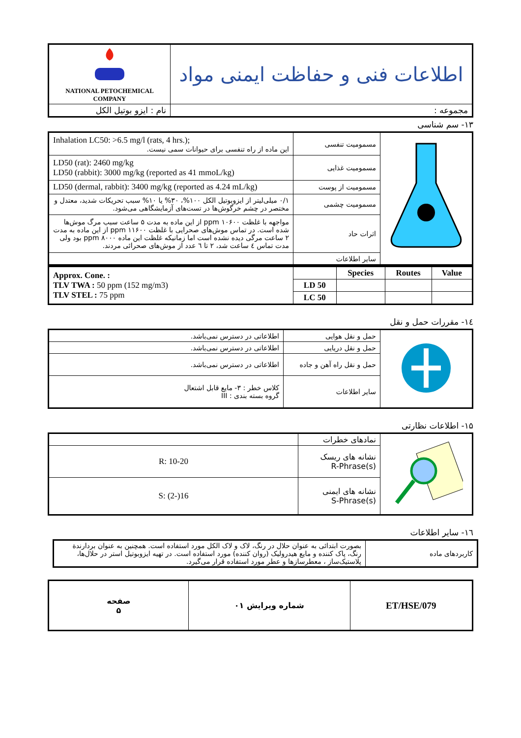| NATIONAL PETOCHEMICAL COMPANY | اطلاعات فنی و حفاظت ایمنی مواد |
| نام : ایزو بوتیل الکل | مجموعه : |
۱۳- سم شناسی
| Inhalation LC50: >6.5 mg/l (rats, 4 hrs.); این ماده از راه تنفسی برای حیوانات سمی نیست. | مسمومیت تنفسی | |
| LD50 (rat): 2460 mg/kg LD50 (rabbit): 3000 mg/kg (reported as 41 mmoL/kg) | مسمومیت غذایی | |
| LD50 (dermal, rabbit): 3400 mg/kg (reported as 4.24 mL/kg) | مسمومیت از پوست | |
| ۰/۱ میلی‌لیتر از ایزوبوتیل الکل ۱۰۰%، ۳۰% یا ۱۰% سبب تحریکات شدید، معتدل و مختصر در چشم خرگوش‌ها در تست‌های آزمایشگاهی می‌شود. | مسمومیت چشمی | |
| مواجهه با غلظت ppm ۱۰۶۰۰ از این ماده به مدت ۵ ساعت سبب مرگ موش‌ها شده است. در تماس موش‌های صحرایی با غلظت ppm ۱۱۶۰۰ از این ماده به مدت ۲ ساعت مرگی دیده نشده است اما زمانیکه غلظت این ماده ppm ۸۰۰۰ بود ولی مدت تماس ٤ ساعت شد، ۲ تا ٦ عدد از موش‌های صحرائی مردند. | اثرات حاد | |
| | سایر اطلاعات | |
| Approx. Cone. : TLV TWA : 50 ppm (152 mg/m3) TLV STEL : 75 ppm | | Species | Routes | Value |
| | LD 50 | | | |
| | LC 50 | | | |
۱٤- مقررات حمل و نقل
| اطلاعاتی در دسترس نمی‌باشد. | حمل و نقل هوایی | |
| اطلاعاتی در دسترس نمی‌باشد. | حمل و نقل دریایی | |
| اطلاعاتی در دسترس نمی‌باشد. | حمل و نقل راه آهن و جاده | |
| کلاس خطر : ۳- مایع قابل اشتعال گروه بسته بندی : III | سایر اطلاعات | |
۱۵- اطلاعات نظارتی
| | نمادهای خطرات | |
| R: 10-20 | نشانه های ریسک R-Phrase(s) | |
| S: (2-)16 | نشانه های ایمنی S-Phrase(s) | |
۱٦- سایر اطلاعات
| بصورت ابتدائی به عنوان حلال در رنگ، لاک و لاک الکل مورد استفاده است. همچنین به عنوان بردارندة رنگ، پاک کننده و مایع هیدرولیک (روان کننده) مورد استفاده است. در تهیه ایزوبوتیل استر در حلال‌ها، پلاستیک‌ساز ، معطرسازها و عطر مورد استفاده قرار می‌گیرد. | کاربردهای ماده |
| صفحه ۵ | شماره ویرایش ۰۱ | ET/HSE/079 |